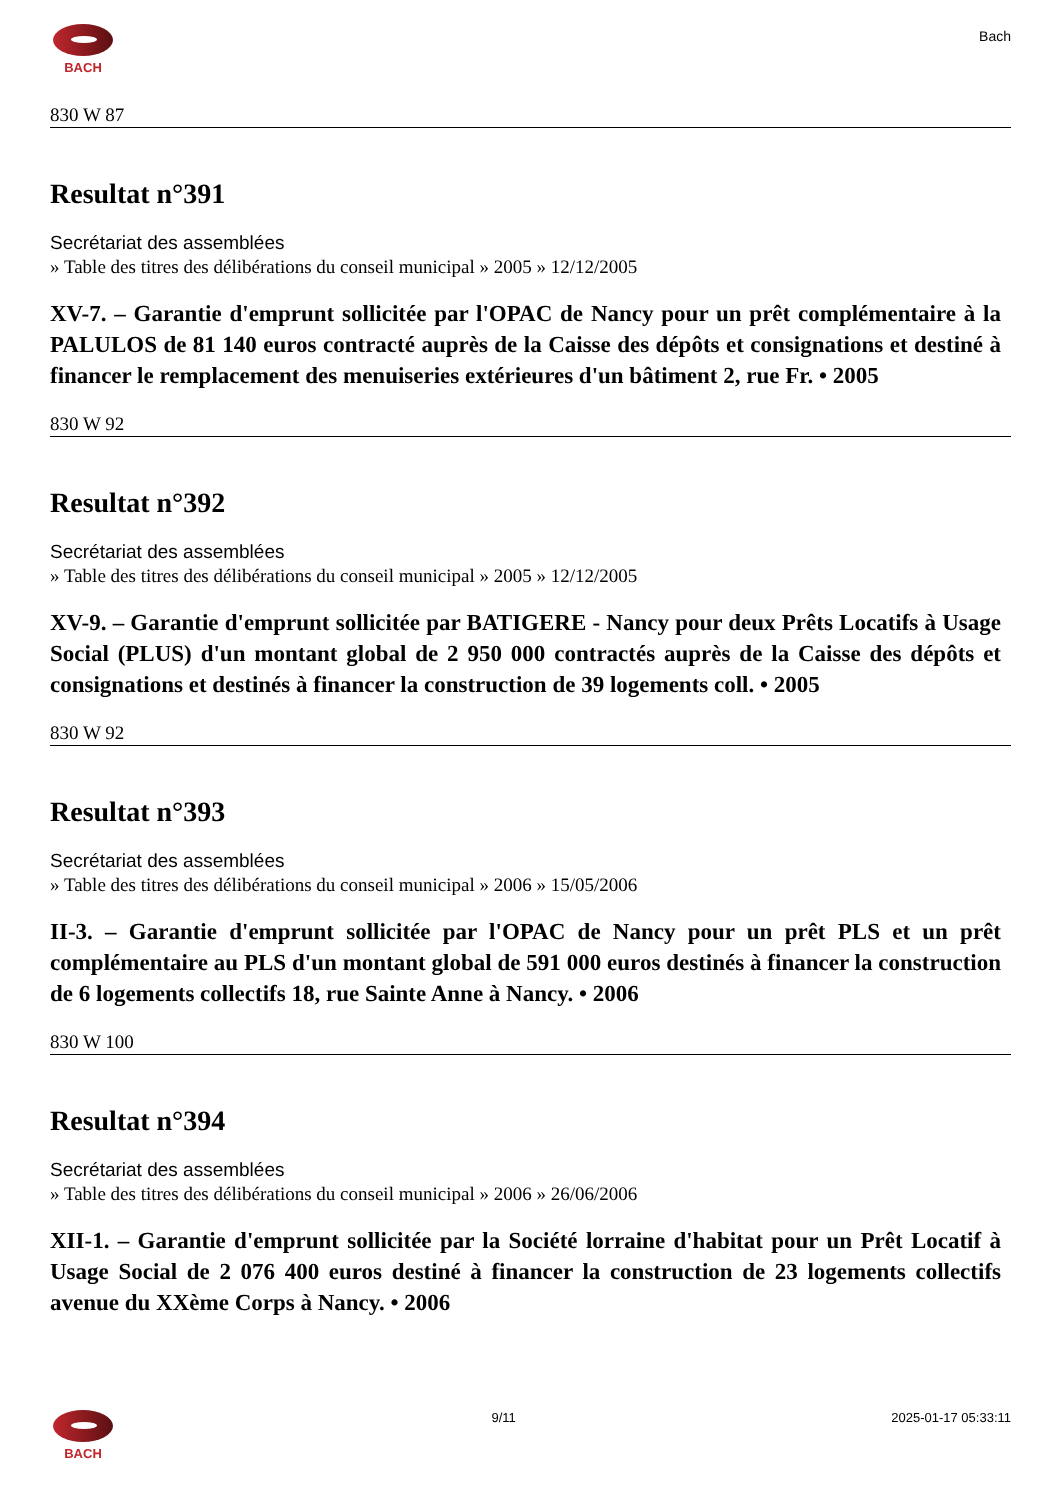BACH
Bach
830 W 87
Resultat n°391
Secrétariat des assemblées
» Table des titres des délibérations du conseil municipal » 2005 » 12/12/2005
XV-7. – Garantie d'emprunt sollicitée par l'OPAC de Nancy pour un prêt complémentaire à la PALULOS de 81 140 euros contracté auprès de la Caisse des dépôts et consignations et destiné à financer le remplacement des menuiseries extérieures d'un bâtiment 2, rue Fr. • 2005
830 W 92
Resultat n°392
Secrétariat des assemblées
» Table des titres des délibérations du conseil municipal » 2005 » 12/12/2005
XV-9. – Garantie d'emprunt sollicitée par BATIGERE - Nancy pour deux Prêts Locatifs à Usage Social (PLUS) d'un montant global de 2 950 000 contractés auprès de la Caisse des dépôts et consignations et destinés à financer la construction de 39 logements coll. • 2005
830 W 92
Resultat n°393
Secrétariat des assemblées
» Table des titres des délibérations du conseil municipal » 2006 » 15/05/2006
II-3. – Garantie d'emprunt sollicitée par l'OPAC de Nancy pour un prêt PLS et un prêt complémentaire au PLS d'un montant global de 591 000 euros destinés à financer la construction de 6 logements collectifs 18, rue Sainte Anne à Nancy. • 2006
830 W 100
Resultat n°394
Secrétariat des assemblées
» Table des titres des délibérations du conseil municipal » 2006 » 26/06/2006
XII-1. – Garantie d'emprunt sollicitée par la Société lorraine d'habitat pour un Prêt Locatif à Usage Social de 2 076 400 euros destiné à financer la construction de 23 logements collectifs avenue du XXème Corps à Nancy. • 2006
BACH 9/11 2025-01-17 05:33:11